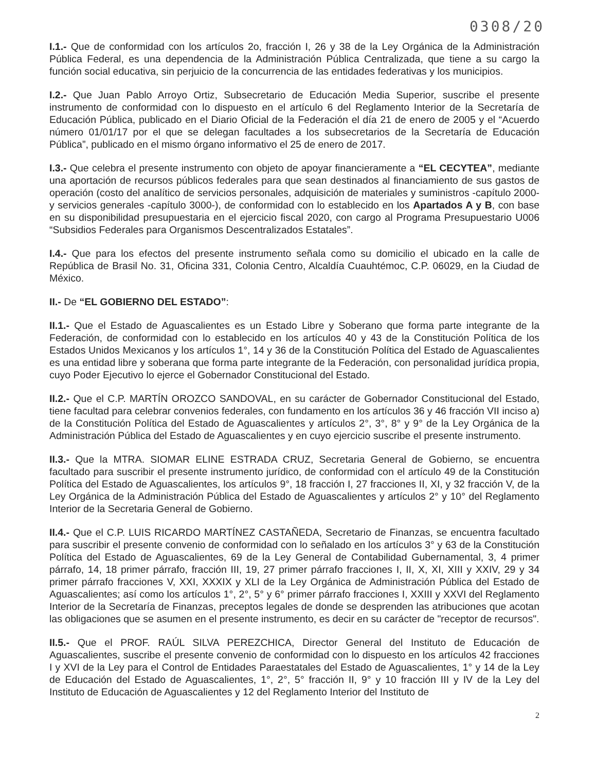0308/20
I.1.- Que de conformidad con los artículos 2o, fracción I, 26 y 38 de la Ley Orgánica de la Administración Pública Federal, es una dependencia de la Administración Pública Centralizada, que tiene a su cargo la función social educativa, sin perjuicio de la concurrencia de las entidades federativas y los municipios.
I.2.- Que Juan Pablo Arroyo Ortiz, Subsecretario de Educación Media Superior, suscribe el presente instrumento de conformidad con lo dispuesto en el artículo 6 del Reglamento Interior de la Secretaría de Educación Pública, publicado en el Diario Oficial de la Federación el día 21 de enero de 2005 y el “Acuerdo número 01/01/17 por el que se delegan facultades a los subsecretarios de la Secretaría de Educación Pública”, publicado en el mismo órgano informativo el 25 de enero de 2017.
I.3.- Que celebra el presente instrumento con objeto de apoyar financieramente a “EL CECYTEA”, mediante una aportación de recursos públicos federales para que sean destinados al financiamiento de sus gastos de operación (costo del analítico de servicios personales, adquisición de materiales y suministros -capítulo 2000- y servicios generales -capítulo 3000-), de conformidad con lo establecido en los Apartados A y B, con base en su disponibilidad presupuestaria en el ejercicio fiscal 2020, con cargo al Programa Presupuestario U006 “Subsidios Federales para Organismos Descentralizados Estatales”.
I.4.- Que para los efectos del presente instrumento señala como su domicilio el ubicado en la calle de República de Brasil No. 31, Oficina 331, Colonia Centro, Alcaldía Cuauhtémoc, C.P. 06029, en la Ciudad de México.
II.- De “EL GOBIERNO DEL ESTADO”:
II.1.- Que el Estado de Aguascalientes es un Estado Libre y Soberano que forma parte integrante de la Federación, de conformidad con lo establecido en los artículos 40 y 43 de la Constitución Política de los Estados Unidos Mexicanos y los artículos 1°, 14 y 36 de la Constitución Política del Estado de Aguascalientes es una entidad libre y soberana que forma parte integrante de la Federación, con personalidad jurídica propia, cuyo Poder Ejecutivo lo ejerce el Gobernador Constitucional del Estado.
II.2.- Que el C.P. MARTÍN OROZCO SANDOVAL, en su carácter de Gobernador Constitucional del Estado, tiene facultad para celebrar convenios federales, con fundamento en los artículos 36 y 46 fracción VII inciso a) de la Constitución Política del Estado de Aguascalientes y artículos 2°, 3°, 8° y 9° de la Ley Orgánica de la Administración Pública del Estado de Aguascalientes y en cuyo ejercicio suscribe el presente instrumento.
II.3.- Que la MTRA. SIOMAR ELINE ESTRADA CRUZ, Secretaria General de Gobierno, se encuentra facultado para suscribir el presente instrumento jurídico, de conformidad con el artículo 49 de la Constitución Política del Estado de Aguascalientes, los artículos 9°, 18 fracción I, 27 fracciones II, XI, y 32 fracción V, de la Ley Orgánica de la Administración Pública del Estado de Aguascalientes y artículos 2° y 10° del Reglamento Interior de la Secretaria General de Gobierno.
II.4.- Que el C.P. LUIS RICARDO MARTÍNEZ CASTAÑEDA, Secretario de Finanzas, se encuentra facultado para suscribir el presente convenio de conformidad con lo señalado en los artículos 3° y 63 de la Constitución Política del Estado de Aguascalientes, 69 de la Ley General de Contabilidad Gubernamental, 3, 4 primer párrafo, 14, 18 primer párrafo, fracción III, 19, 27 primer párrafo fracciones I, II, X, XI, XIII y XXIV, 29 y 34 primer párrafo fracciones V, XXI, XXXIX y XLI de la Ley Orgánica de Administración Pública del Estado de Aguascalientes; así como los artículos 1°, 2°, 5° y 6° primer párrafo fracciones I, XXIII y XXVI del Reglamento Interior de la Secretaría de Finanzas, preceptos legales de donde se desprenden las atribuciones que acotan las obligaciones que se asumen en el presente instrumento, es decir en su carácter de "receptor de recursos".
II.5.- Que el PROF. RAÚL SILVA PEREZCHICA, Director General del Instituto de Educación de Aguascalientes, suscribe el presente convenio de conformidad con lo dispuesto en los artículos 42 fracciones I y XVI de la Ley para el Control de Entidades Paraestatales del Estado de Aguascalientes, 1° y 14 de la Ley de Educación del Estado de Aguascalientes, 1°, 2°, 5° fracción II, 9° y 10 fracción III y IV de la Ley del Instituto de Educación de Aguascalientes y 12 del Reglamento Interior del Instituto de
2